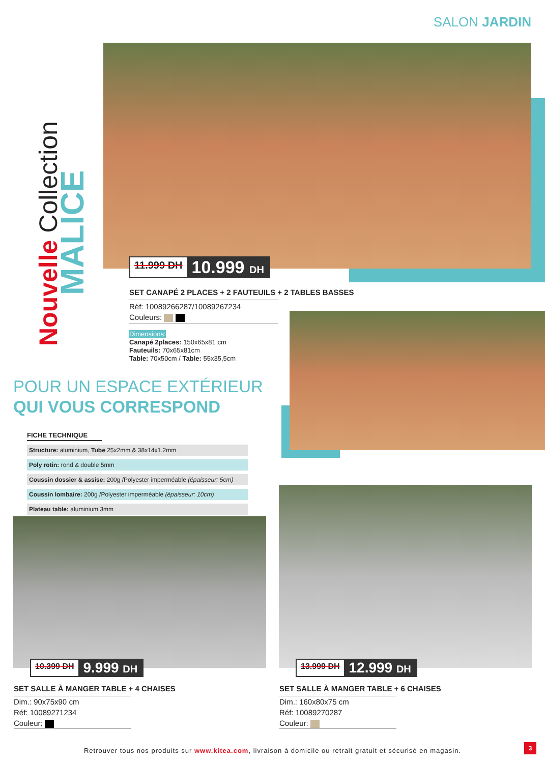SALON JARDIN
Nouvelle Collection
MALICE
11.999 DH 10.999 DH
SET CANAPÉ 2 PLACES + 2 FAUTEUILS + 2 TABLES BASSES
Réf: 10089266287/10089267234
Couleurs:
Dimensions:
Canapé 2places: 150x65x81 cm
Fauteuils: 70x65x81cm
Table: 70x50cm / Table: 55x35,5cm
POUR UN ESPACE EXTÉRIEUR
QUI VOUS CORRESPOND
FICHE TECHNIQUE
| Structure: aluminium, Tube 25x2mm & 38x14x1.2mm |
| Poly rotin: rond & double 5mm |
| Coussin dossier & assise: 200g /Polyester imperméable (épaisseur: 5cm) |
| Coussin lombaire: 200g /Polyester imperméable (épaisseur: 10cm) |
| Plateau table: aluminium 3mm |
10.399 DH 9.999 DH 13.999 DH 12.999 DH
SET SALLE À MANGER TABLE + 4 CHAISES
Dim.: 90x75x90 cm
Réf: 10089271234
Couleur:
SET SALLE À MANGER TABLE + 6 CHAISES
Dim.: 160x80x75 cm
Réf: 10089270287
Couleur:
Retrouver tous nos produits sur www.kitea.com, livraison à domicile ou retrait gratuit et sécurisé en magasin.
3